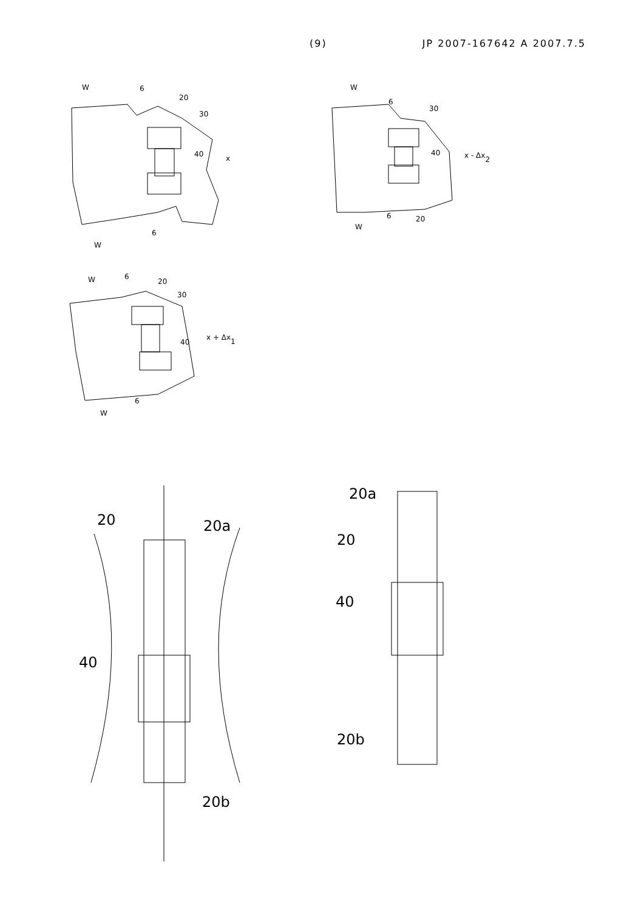(9) JP 2007-167642 A 2007.7.5
W
6
20
30
40
x
6
W
W
6
30
40
x - Δx2
6
20
W
W
6
20
30
40
x + Δx1
6
W
20
20a
40
20b
20a
20
40
20b